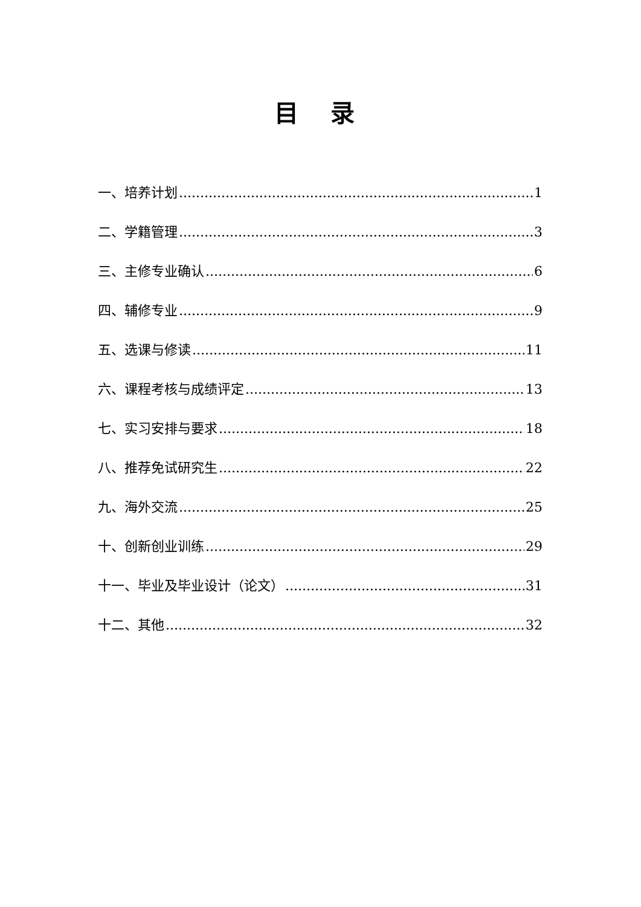目 录
一、培养计划 1
二、学籍管理 3
三、主修专业确认 6
四、辅修专业 9
五、选课与修读 11
六、课程考核与成绩评定 13
七、实习安排与要求 18
八、推荐免试研究生 22
九、海外交流 25
十、创新创业训练 29
十一、毕业及毕业设计（论文） 31
十二、其他 32